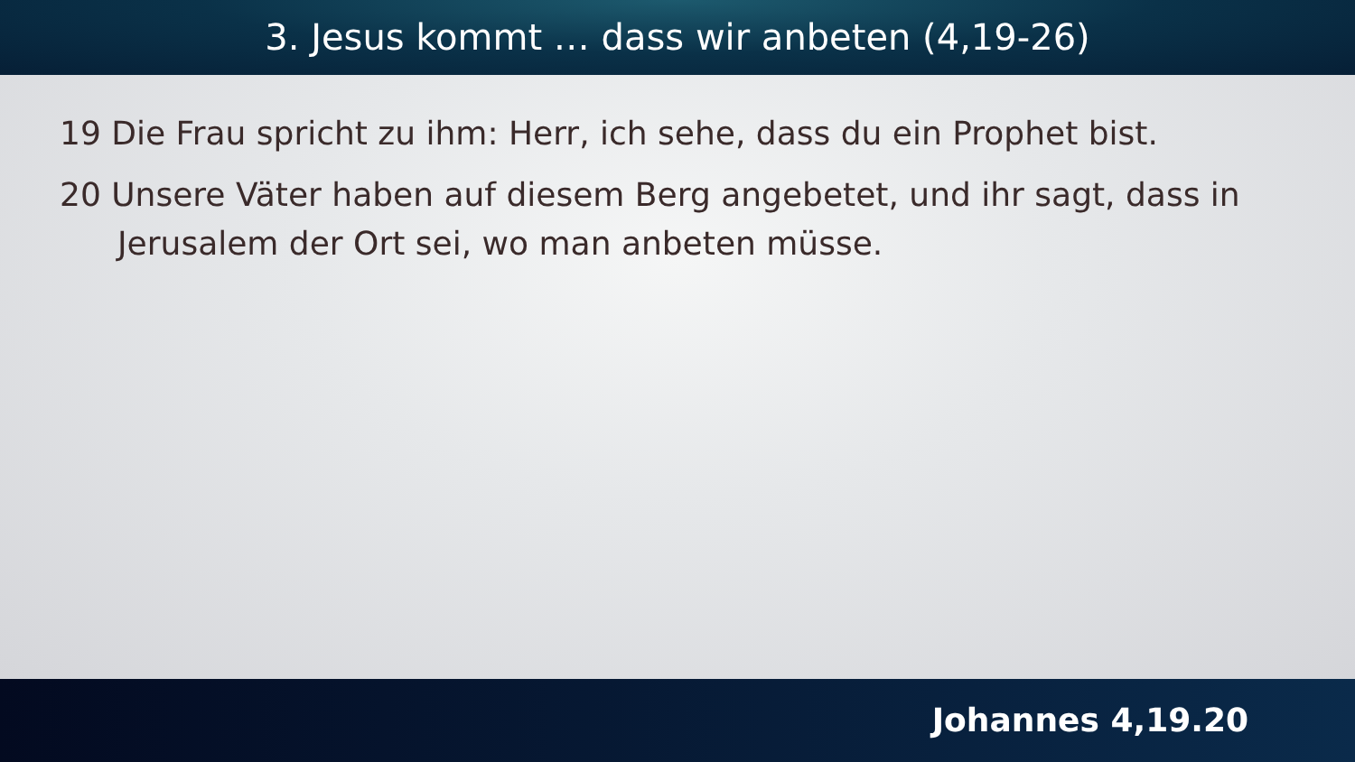3. Jesus kommt … dass wir anbeten (4,19-26)
19 Die Frau spricht zu ihm: Herr, ich sehe, dass du ein Prophet bist.
20 Unsere Väter haben auf diesem Berg angebetet, und ihr sagt, dass in Jerusalem der Ort sei, wo man anbeten müsse.
Johannes 4,19.20